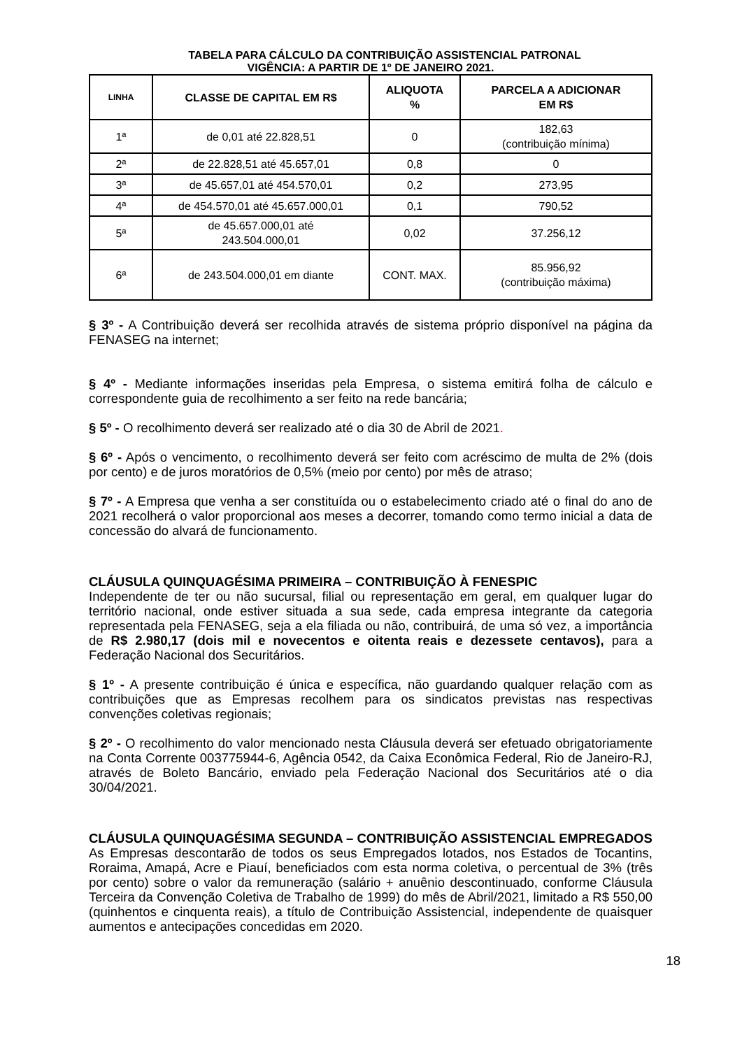TABELA PARA CÁLCULO DA CONTRIBUIÇÃO ASSISTENCIAL PATRONAL
VIGÊNCIA: A PARTIR DE 1º DE JANEIRO 2021.
| LINHA | CLASSE DE CAPITAL EM R$ | ALIQUOTA % | PARCELA A ADICIONAR EM R$ |
| --- | --- | --- | --- |
| 1ª | de 0,01 até 22.828,51 | 0 | 182,63 (contribuição mínima) |
| 2ª | de 22.828,51 até 45.657,01 | 0,8 | 0 |
| 3ª | de 45.657,01 até 454.570,01 | 0,2 | 273,95 |
| 4ª | de 454.570,01 até 45.657.000,01 | 0,1 | 790,52 |
| 5ª | de 45.657.000,01 até 243.504.000,01 | 0,02 | 37.256,12 |
| 6ª | de 243.504.000,01 em diante | CONT. MAX. | 85.956,92 (contribuição máxima) |
§ 3º - A Contribuição deverá ser recolhida através de sistema próprio disponível na página da FENASEG na internet;
§ 4º - Mediante informações inseridas pela Empresa, o sistema emitirá folha de cálculo e correspondente guia de recolhimento a ser feito na rede bancária;
§ 5º - O recolhimento deverá ser realizado até o dia 30 de Abril de 2021.
§ 6º - Após o vencimento, o recolhimento deverá ser feito com acréscimo de multa de 2% (dois por cento) e de juros moratórios de 0,5% (meio por cento) por mês de atraso;
§ 7º - A Empresa que venha a ser constituída ou o estabelecimento criado até o final do ano de 2021 recolherá o valor proporcional aos meses a decorrer, tomando como termo inicial a data de concessão do alvará de funcionamento.
CLÁUSULA QUINQUAGÉSIMA PRIMEIRA – CONTRIBUIÇÃO À FENESPIC
Independente de ter ou não sucursal, filial ou representação em geral, em qualquer lugar do território nacional, onde estiver situada a sua sede, cada empresa integrante da categoria representada pela FENASEG, seja a ela filiada ou não, contribuirá, de uma só vez, a importância de R$ 2.980,17 (dois mil e novecentos e oitenta reais e dezessete centavos), para a Federação Nacional dos Securitários.
§ 1º - A presente contribuição é única e específica, não guardando qualquer relação com as contribuições que as Empresas recolhem para os sindicatos previstas nas respectivas convenções coletivas regionais;
§ 2º - O recolhimento do valor mencionado nesta Cláusula deverá ser efetuado obrigatoriamente na Conta Corrente 003775944-6, Agência 0542, da Caixa Econômica Federal, Rio de Janeiro-RJ, através de Boleto Bancário, enviado pela Federação Nacional dos Securitários até o dia 30/04/2021.
CLÁUSULA QUINQUAGÉSIMA SEGUNDA – CONTRIBUIÇÃO ASSISTENCIAL EMPREGADOS
As Empresas descontarão de todos os seus Empregados lotados, nos Estados de Tocantins, Roraima, Amapá, Acre e Piauí, beneficiados com esta norma coletiva, o percentual de 3% (três por cento) sobre o valor da remuneração (salário + anuênio descontinuado, conforme Cláusula Terceira da Convenção Coletiva de Trabalho de 1999) do mês de Abril/2021, limitado a R$ 550,00 (quinhentos e cinquenta reais), a título de Contribuição Assistencial, independente de quaisquer aumentos e antecipações concedidas em 2020.
18